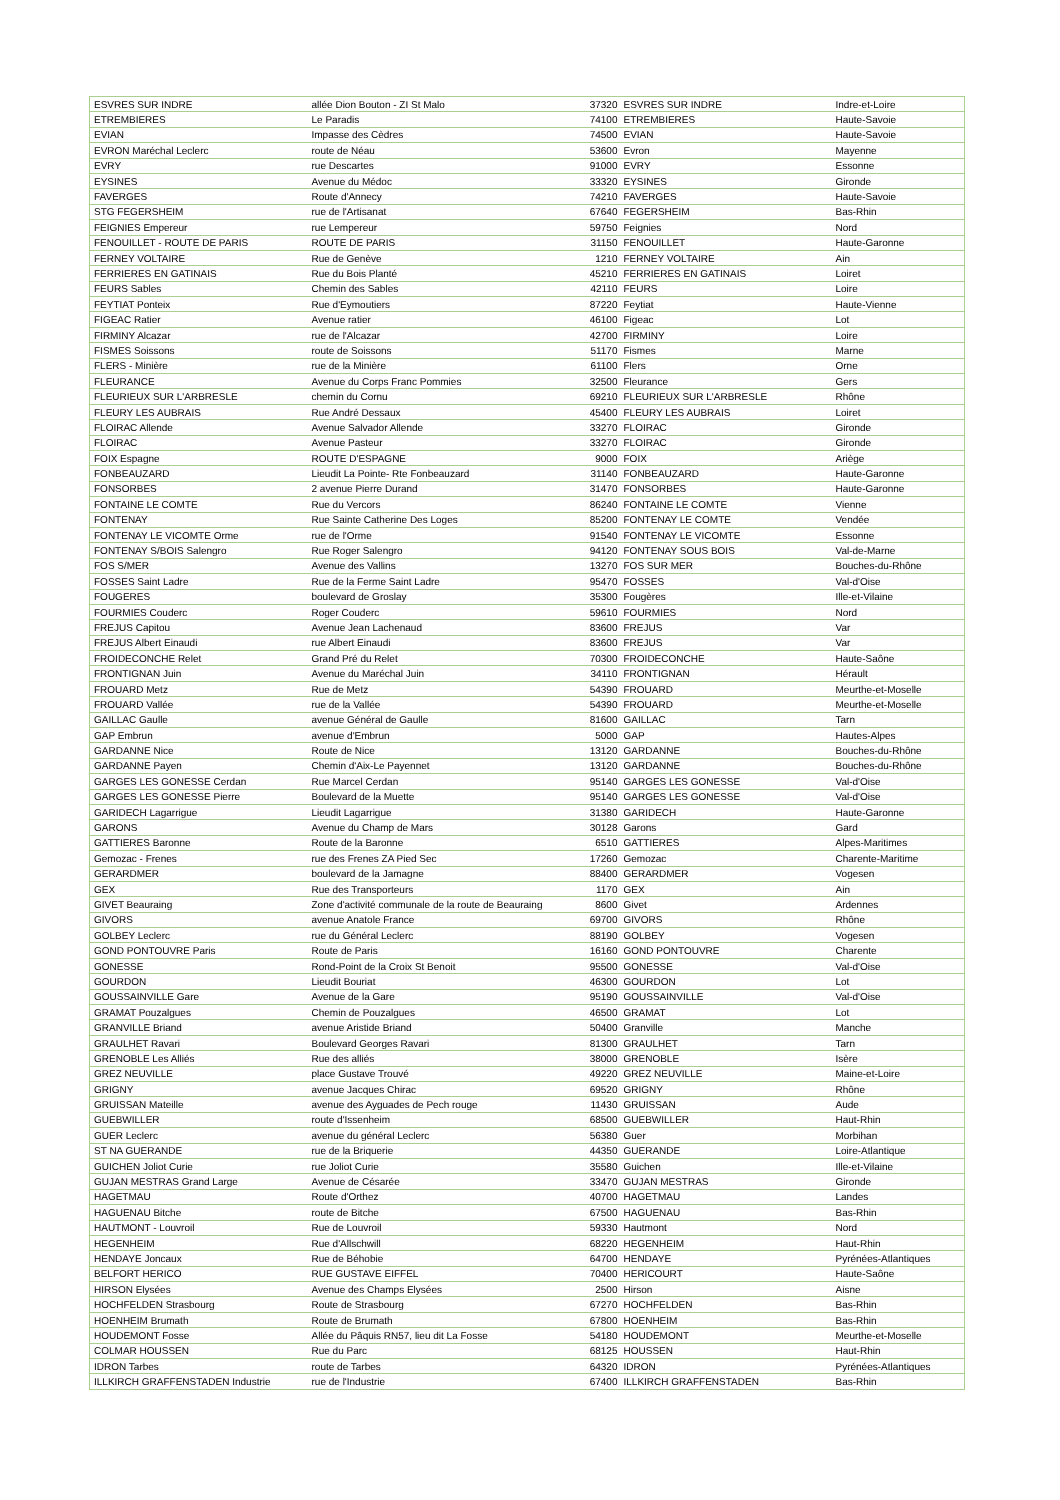| ESVRES SUR INDRE | allée Dion Bouton - ZI St Malo | 37320 | ESVRES SUR INDRE | Indre-et-Loire |
| ETREMBIERES | Le Paradis | 74100 | ETREMBIERES | Haute-Savoie |
| EVIAN | Impasse des Cèdres | 74500 | EVIAN | Haute-Savoie |
| EVRON Maréchal Leclerc | route de Néau | 53600 | Evron | Mayenne |
| EVRY | rue Descartes | 91000 | EVRY | Essonne |
| EYSINES | Avenue du Médoc | 33320 | EYSINES | Gironde |
| FAVERGES | Route d'Annecy | 74210 | FAVERGES | Haute-Savoie |
| STG FEGERSHEIM | rue de l'Artisanat | 67640 | FEGERSHEIM | Bas-Rhin |
| FEIGNIES Empereur | rue Lempereur | 59750 | Feignies | Nord |
| FENOUILLET - ROUTE DE PARIS | ROUTE DE PARIS | 31150 | FENOUILLET | Haute-Garonne |
| FERNEY VOLTAIRE | Rue de Genève | 1210 | FERNEY VOLTAIRE | Ain |
| FERRIERES EN GATINAIS | Rue du Bois Planté | 45210 | FERRIERES EN GATINAIS | Loiret |
| FEURS Sables | Chemin des Sables | 42110 | FEURS | Loire |
| FEYTIAT Ponteix | Rue d'Eymoutiers | 87220 | Feytiat | Haute-Vienne |
| FIGEAC Ratier | Avenue ratier | 46100 | Figeac | Lot |
| FIRMINY Alcazar | rue de l'Alcazar | 42700 | FIRMINY | Loire |
| FISMES Soissons | route de Soissons | 51170 | Fismes | Marne |
| FLERS - Minière | rue de la Minière | 61100 | Flers | Orne |
| FLEURANCE | Avenue du Corps Franc Pommies | 32500 | Fleurance | Gers |
| FLEURIEUX SUR L'ARBRESLE | chemin du Cornu | 69210 | FLEURIEUX SUR L'ARBRESLE | Rhône |
| FLEURY LES AUBRAIS | Rue André Dessaux | 45400 | FLEURY LES AUBRAIS | Loiret |
| FLOIRAC Allende | Avenue Salvador Allende | 33270 | FLOIRAC | Gironde |
| FLOIRAC | Avenue Pasteur | 33270 | FLOIRAC | Gironde |
| FOIX Espagne | ROUTE D'ESPAGNE | 9000 | FOIX | Ariège |
| FONBEAUZARD | Lieudit La Pointe- Rte Fonbeauzard | 31140 | FONBEAUZARD | Haute-Garonne |
| FONSORBES | 2 avenue Pierre Durand | 31470 | FONSORBES | Haute-Garonne |
| FONTAINE LE COMTE | Rue du Vercors | 86240 | FONTAINE LE COMTE | Vienne |
| FONTENAY | Rue Sainte Catherine Des Loges | 85200 | FONTENAY LE COMTE | Vendée |
| FONTENAY LE VICOMTE Orme | rue de l'Orme | 91540 | FONTENAY LE VICOMTE | Essonne |
| FONTENAY S/BOIS Salengro | Rue Roger Salengro | 94120 | FONTENAY SOUS BOIS | Val-de-Marne |
| FOS S/MER | Avenue des Vallins | 13270 | FOS SUR MER | Bouches-du-Rhône |
| FOSSES Saint Ladre | Rue de la Ferme Saint Ladre | 95470 | FOSSES | Val-d'Oise |
| FOUGERES | boulevard de Groslay | 35300 | Fougères | Ille-et-Vilaine |
| FOURMIES Couderc | Roger Couderc | 59610 | FOURMIES | Nord |
| FREJUS Capitou | Avenue Jean Lachenaud | 83600 | FREJUS | Var |
| FREJUS Albert Einaudi | rue Albert Einaudi | 83600 | FREJUS | Var |
| FROIDECONCHE Relet | Grand Pré du Relet | 70300 | FROIDECONCHE | Haute-Saône |
| FRONTIGNAN Juin | Avenue du Maréchal Juin | 34110 | FRONTIGNAN | Hérault |
| FROUARD Metz | Rue de Metz | 54390 | FROUARD | Meurthe-et-Moselle |
| FROUARD Vallée | rue de la Vallée | 54390 | FROUARD | Meurthe-et-Moselle |
| GAILLAC Gaulle | avenue Général de Gaulle | 81600 | GAILLAC | Tarn |
| GAP Embrun | avenue d'Embrun | 5000 | GAP | Hautes-Alpes |
| GARDANNE Nice | Route de Nice | 13120 | GARDANNE | Bouches-du-Rhône |
| GARDANNE Payen | Chemin d'Aix-Le Payennet | 13120 | GARDANNE | Bouches-du-Rhône |
| GARGES LES GONESSE Cerdan | Rue Marcel Cerdan | 95140 | GARGES LES GONESSE | Val-d'Oise |
| GARGES LES GONESSE Pierre | Boulevard de la Muette | 95140 | GARGES LES GONESSE | Val-d'Oise |
| GARIDECH Lagarrigue | Lieudit Lagarrigue | 31380 | GARIDECH | Haute-Garonne |
| GARONS | Avenue du Champ de Mars | 30128 | Garons | Gard |
| GATTIERES Baronne | Route de la Baronne | 6510 | GATTIERES | Alpes-Maritimes |
| Gemozac - Frenes | rue des Frenes ZA Pied Sec | 17260 | Gemozac | Charente-Maritime |
| GERARDMER | boulevard de la Jamagne | 88400 | GERARDMER | Vogesen |
| GEX | Rue des Transporteurs | 1170 | GEX | Ain |
| GIVET Beauraing | Zone d'activité communale de la route de Beauraing | 8600 | Givet | Ardennes |
| GIVORS | avenue Anatole France | 69700 | GIVORS | Rhône |
| GOLBEY Leclerc | rue du Général Leclerc | 88190 | GOLBEY | Vogesen |
| GOND PONTOUVRE Paris | Route de Paris | 16160 | GOND PONTOUVRE | Charente |
| GONESSE | Rond-Point de la Croix St Benoit | 95500 | GONESSE | Val-d'Oise |
| GOURDON | Lieudit Bouriat | 46300 | GOURDON | Lot |
| GOUSSAINVILLE Gare | Avenue de la Gare | 95190 | GOUSSAINVILLE | Val-d'Oise |
| GRAMAT Pouzalgues | Chemin de Pouzalgues | 46500 | GRAMAT | Lot |
| GRANVILLE Briand | avenue Aristide Briand | 50400 | Granville | Manche |
| GRAULHET Ravari | Boulevard Georges Ravari | 81300 | GRAULHET | Tarn |
| GRENOBLE Les Alliés | Rue des alliés | 38000 | GRENOBLE | Isère |
| GREZ NEUVILLE | place Gustave Trouvé | 49220 | GREZ NEUVILLE | Maine-et-Loire |
| GRIGNY | avenue Jacques Chirac | 69520 | GRIGNY | Rhône |
| GRUISSAN Mateille | avenue des Ayguades de Pech rouge | 11430 | GRUISSAN | Aude |
| GUEBWILLER | route d'Issenheim | 68500 | GUEBWILLER | Haut-Rhin |
| GUER Leclerc | avenue du général Leclerc | 56380 | Guer | Morbihan |
| ST NA GUERANDE | rue de la Briquerie | 44350 | GUERANDE | Loire-Atlantique |
| GUICHEN Joliot Curie | rue Joliot Curie | 35580 | Guichen | Ille-et-Vilaine |
| GUJAN MESTRAS Grand Large | Avenue de Césarée | 33470 | GUJAN MESTRAS | Gironde |
| HAGETMAU | Route d'Orthez | 40700 | HAGETMAU | Landes |
| HAGUENAU Bitche | route de Bitche | 67500 | HAGUENAU | Bas-Rhin |
| HAUTMONT - Louvroil | Rue de Louvroil | 59330 | Hautmont | Nord |
| HEGENHEIM | Rue d'Allschwill | 68220 | HEGENHEIM | Haut-Rhin |
| HENDAYE Joncaux | Rue de Béhobie | 64700 | HENDAYE | Pyrénées-Atlantiques |
| BELFORT HERICO | RUE GUSTAVE EIFFEL | 70400 | HERICOURT | Haute-Saône |
| HIRSON Elysées | Avenue des Champs Elysées | 2500 | Hirson | Aisne |
| HOCHFELDEN Strasbourg | Route de Strasbourg | 67270 | HOCHFELDEN | Bas-Rhin |
| HOENHEIM Brumath | Route de Brumath | 67800 | HOENHEIM | Bas-Rhin |
| HOUDEMONT Fosse | Allée du Pâquis RN57, lieu dit La Fosse | 54180 | HOUDEMONT | Meurthe-et-Moselle |
| COLMAR HOUSSEN | Rue du Parc | 68125 | HOUSSEN | Haut-Rhin |
| IDRON Tarbes | route de Tarbes | 64320 | IDRON | Pyrénées-Atlantiques |
| ILLKIRCH GRAFFENSTADEN Industrie | rue de l'Industrie | 67400 | ILLKIRCH GRAFFENSTADEN | Bas-Rhin |